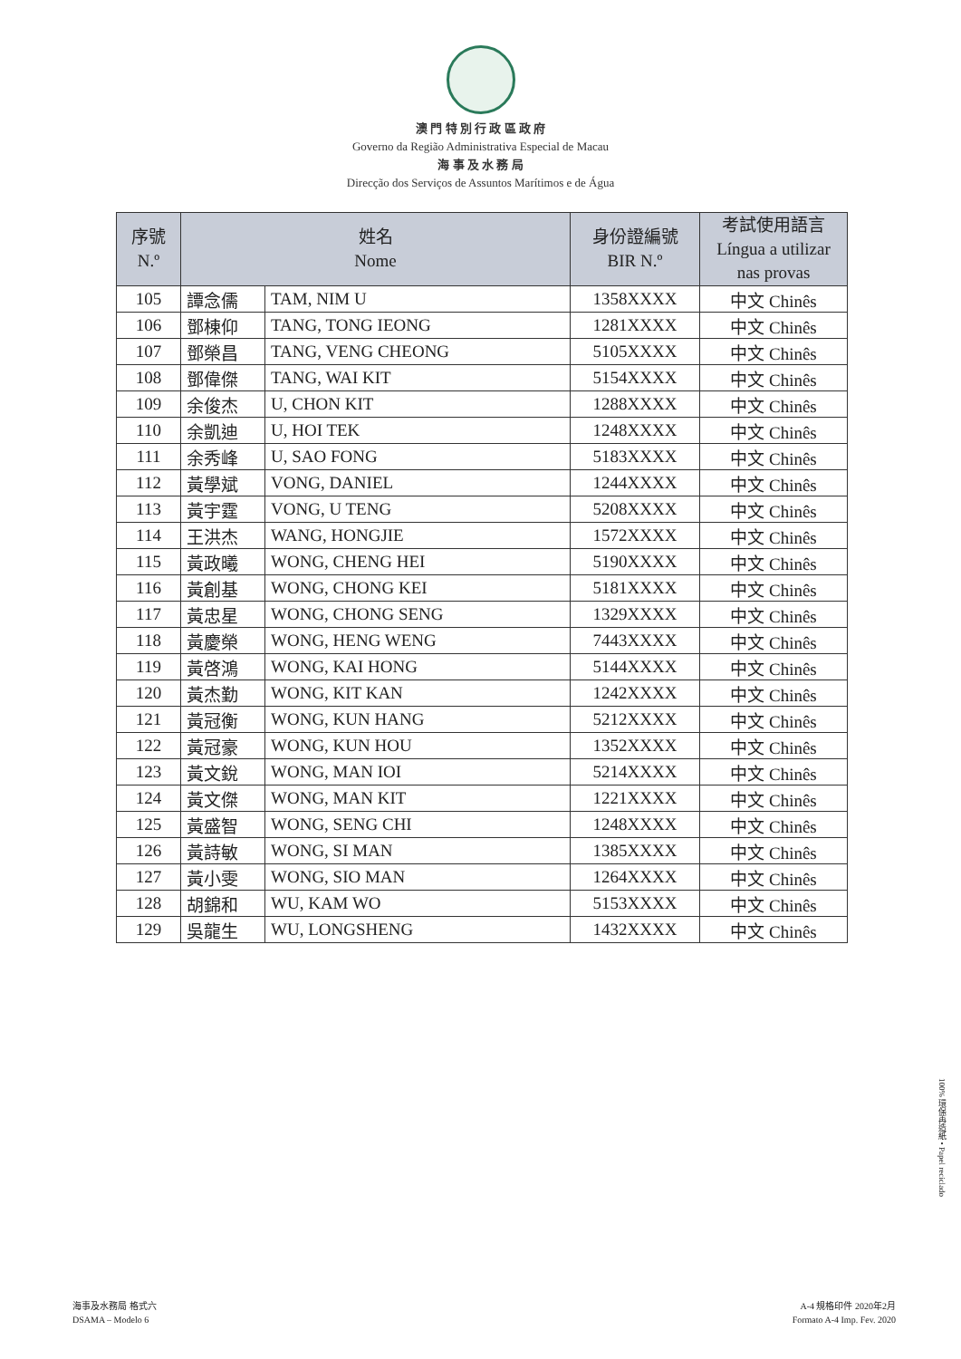澳 門 特 別 行 政 區 政 府
Governo da Região Administrativa Especial de Macau
海 事 及 水 務 局
Direcção dos Serviços de Assuntos Marítimos e de Água
| 序號 N.º | 姓名 Nome | | 身份證編號 BIR N.º | 考試使用語言 Língua a utilizar nas provas |
| --- | --- | --- | --- | --- |
| 105 | 譚念儒 | TAM, NIM U | 1358XXXX | 中文 Chinês |
| 106 | 鄧棟仰 | TANG, TONG IEONG | 1281XXXX | 中文 Chinês |
| 107 | 鄧榮昌 | TANG, VENG CHEONG | 5105XXXX | 中文 Chinês |
| 108 | 鄧偉傑 | TANG, WAI KIT | 5154XXXX | 中文 Chinês |
| 109 | 余俊杰 | U, CHON KIT | 1288XXXX | 中文 Chinês |
| 110 | 余凱迪 | U, HOI TEK | 1248XXXX | 中文 Chinês |
| 111 | 余秀峰 | U, SAO FONG | 5183XXXX | 中文 Chinês |
| 112 | 黃學斌 | VONG, DANIEL | 1244XXXX | 中文 Chinês |
| 113 | 黃宇霆 | VONG, U TENG | 5208XXXX | 中文 Chinês |
| 114 | 王洪杰 | WANG, HONGJIE | 1572XXXX | 中文 Chinês |
| 115 | 黃政曦 | WONG, CHENG HEI | 5190XXXX | 中文 Chinês |
| 116 | 黃創基 | WONG, CHONG KEI | 5181XXXX | 中文 Chinês |
| 117 | 黃忠星 | WONG, CHONG SENG | 1329XXXX | 中文 Chinês |
| 118 | 黃慶榮 | WONG, HENG WENG | 7443XXXX | 中文 Chinês |
| 119 | 黃啓鴻 | WONG, KAI HONG | 5144XXXX | 中文 Chinês |
| 120 | 黃杰勤 | WONG, KIT KAN | 1242XXXX | 中文 Chinês |
| 121 | 黃冠衡 | WONG, KUN HANG | 5212XXXX | 中文 Chinês |
| 122 | 黃冠豪 | WONG, KUN HOU | 1352XXXX | 中文 Chinês |
| 123 | 黃文銳 | WONG, MAN IOI | 5214XXXX | 中文 Chinês |
| 124 | 黃文傑 | WONG, MAN KIT | 1221XXXX | 中文 Chinês |
| 125 | 黃盛智 | WONG, SENG CHI | 1248XXXX | 中文 Chinês |
| 126 | 黃詩敏 | WONG, SI MAN | 1385XXXX | 中文 Chinês |
| 127 | 黃小雯 | WONG, SIO MAN | 1264XXXX | 中文 Chinês |
| 128 | 胡錦和 | WU, KAM WO | 5153XXXX | 中文 Chinês |
| 129 | 吳龍生 | WU, LONGSHENG | 1432XXXX | 中文 Chinês |
100% 環保再造紙 • Papel reciclado
海事及水務局 格式六
DSAMA – Modelo 6
A-4 規格印件 2020年2月
Formato A-4 Imp. Fev. 2020